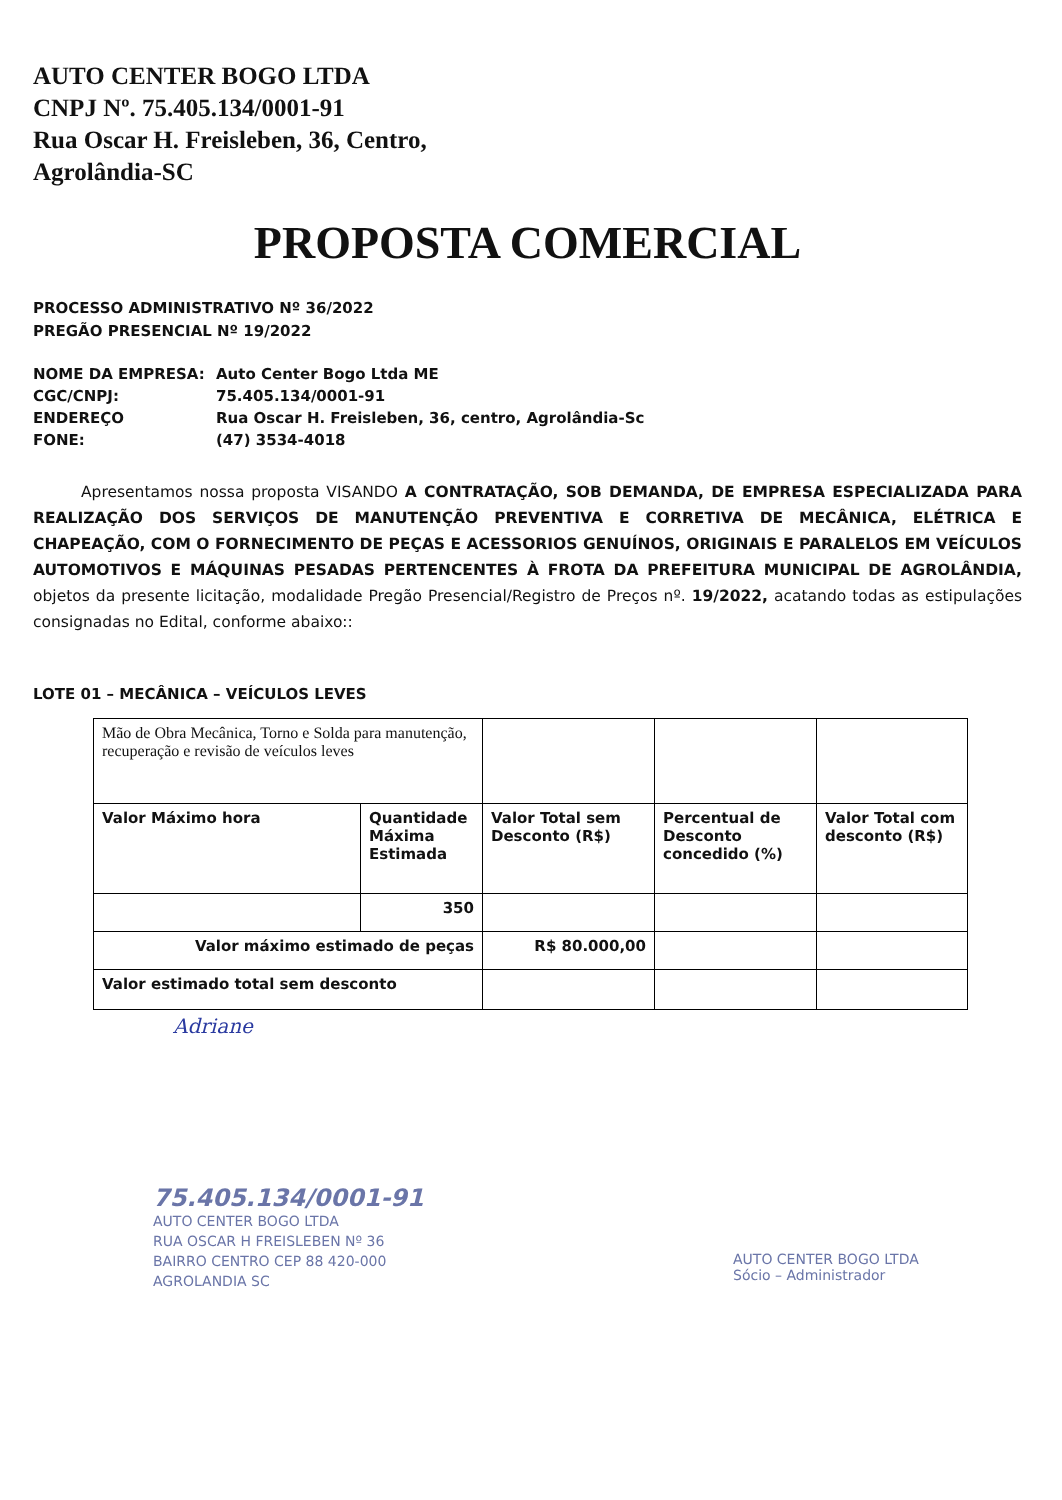AUTO CENTER BOGO LTDA
CNPJ Nº. 75.405.134/0001-91
Rua Oscar H. Freisleben, 36, Centro,
Agrolândia-SC
PROPOSTA COMERCIAL
PROCESSO ADMINISTRATIVO Nº 36/2022
PREGÃO PRESENCIAL Nº 19/2022
| NOME DA EMPRESA: | Auto Center Bogo Ltda ME |
| CGC/CNPJ: | 75.405.134/0001-91 |
| ENDEREÇO | Rua Oscar H. Freisleben, 36, centro, Agrolândia-Sc |
| FONE: | (47) 3534-4018 |
Apresentamos nossa proposta VISANDO A CONTRATAÇÃO, SOB DEMANDA, DE EMPRESA ESPECIALIZADA PARA REALIZAÇÃO DOS SERVIÇOS DE MANUTENÇÃO PREVENTIVA E CORRETIVA DE MECÂNICA, ELÉTRICA E CHAPEAÇÃO, COM O FORNECIMENTO DE PEÇAS E ACESSORIOS GENUÍNOS, ORIGINAIS E PARALELOS EM VEÍCULOS AUTOMOTIVOS E MÁQUINAS PESADAS PERTENCENTES À FROTA DA PREFEITURA MUNICIPAL DE AGROLÂNDIA, objetos da presente licitação, modalidade Pregão Presencial/Registro de Preços nº. 19/2022, acatando todas as estipulações consignadas no Edital, conforme abaixo::
LOTE 01 – MECÂNICA – VEÍCULOS LEVES
| Mão de Obra Mecânica, Torno e Solda para manutenção, recuperação e revisão de veículos leves | | | | |
| Valor Máximo hora | Quantidade Máxima Estimada | Valor Total sem Desconto (R$) | Percentual de Desconto concedido (%) | Valor Total com desconto (R$) |
| | 350 | | | |
| Valor máximo estimado de peças | | R$ 80.000,00 | | |
| Valor estimado total sem desconto | | | | |
Adriane
75.405.134/0001-91
AUTO CENTER BOGO LTDA
RUA OSCAR H FREISLEBEN Nº 36
BAIRRO CENTRO CEP 88 420-000
AGROLANDIA SC
AUTO CENTER BOGO LTDA
Sócio – Administrador